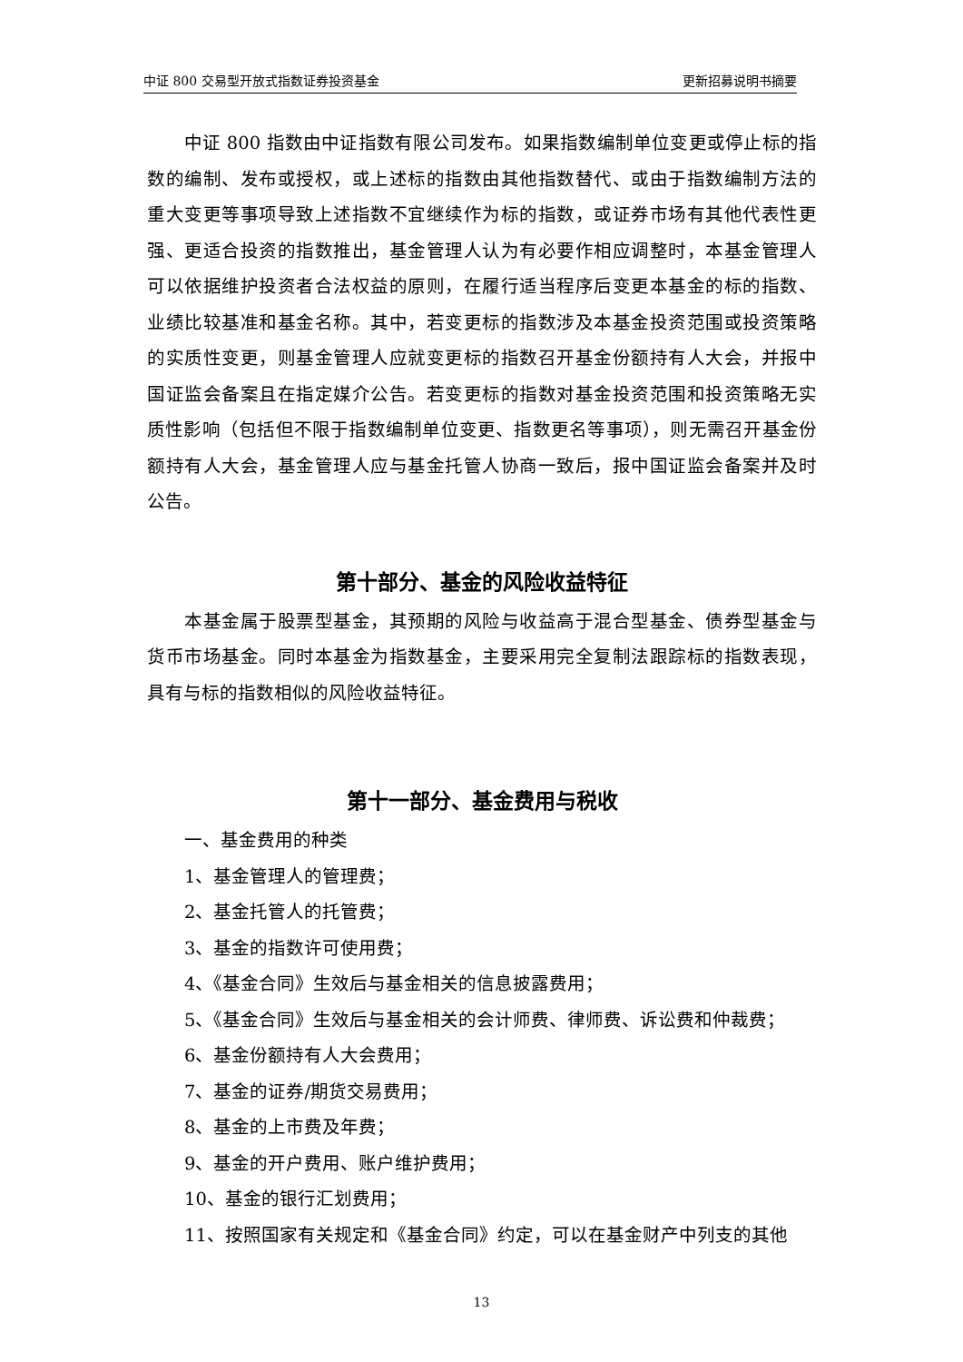中证 800 交易型开放式指数证券投资基金 更新招募说明书摘要
中证 800 指数由中证指数有限公司发布。如果指数编制单位变更或停止标的指数的编制、发布或授权，或上述标的指数由其他指数替代、或由于指数编制方法的重大变更等事项导致上述指数不宜继续作为标的指数，或证券市场有其他代表性更强、更适合投资的指数推出，基金管理人认为有必要作相应调整时，本基金管理人可以依据维护投资者合法权益的原则，在履行适当程序后变更本基金的标的指数、业绩比较基准和基金名称。其中，若变更标的指数涉及本基金投资范围或投资策略的实质性变更，则基金管理人应就变更标的指数召开基金份额持有人大会，并报中国证监会备案且在指定媒介公告。若变更标的指数对基金投资范围和投资策略无实质性影响（包括但不限于指数编制单位变更、指数更名等事项），则无需召开基金份额持有人大会，基金管理人应与基金托管人协商一致后，报中国证监会备案并及时公告。
第十部分、基金的风险收益特征
本基金属于股票型基金，其预期的风险与收益高于混合型基金、债券型基金与货币市场基金。同时本基金为指数基金，主要采用完全复制法跟踪标的指数表现，具有与标的指数相似的风险收益特征。
第十一部分、基金费用与税收
一、基金费用的种类
1、基金管理人的管理费；
2、基金托管人的托管费；
3、基金的指数许可使用费；
4、《基金合同》生效后与基金相关的信息披露费用；
5、《基金合同》生效后与基金相关的会计师费、律师费、诉讼费和仲裁费；
6、基金份额持有人大会费用；
7、基金的证券/期货交易费用；
8、基金的上市费及年费；
9、基金的开户费用、账户维护费用；
10、基金的银行汇划费用；
11、按照国家有关规定和《基金合同》约定，可以在基金财产中列支的其他
13